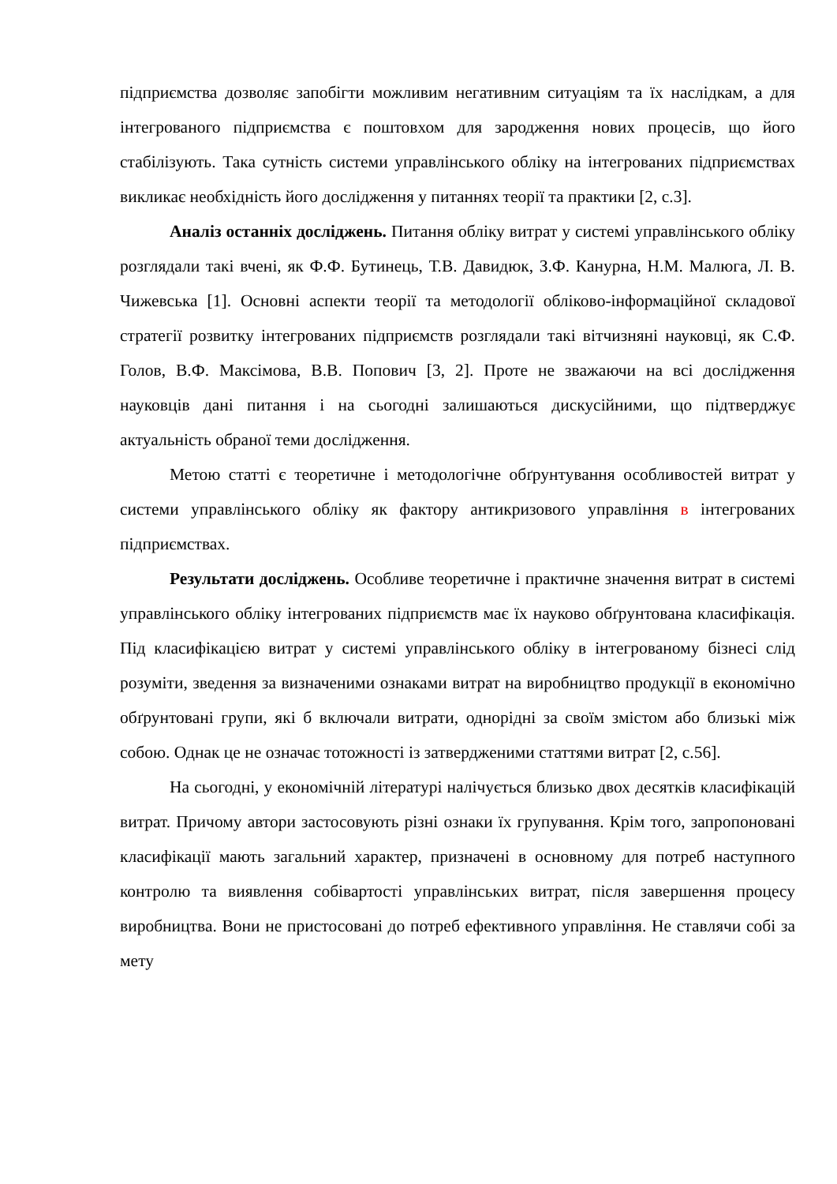підприємства дозволяє запобігти можливим негативним ситуаціям та їх наслідкам, а для інтегрованого підприємства є поштовхом для зародження нових процесів, що його стабілізують. Така сутність системи управлінського обліку на інтегрованих підприємствах викликає необхідність його дослідження у питаннях теорії та практики [2, с.3].
Аналіз останніх досліджень. Питання обліку витрат у системі управлінського обліку розглядали такі вчені, як Ф.Ф. Бутинець, Т.В. Давидюк, З.Ф. Канурна, Н.М. Малюга, Л. В. Чижевська [1]. Основні аспекти теорії та методології обліково-інформаційної складової стратегії розвитку інтегрованих підприємств розглядали такі вітчизняні науковці, як С.Ф. Голов, В.Ф. Максімова, В.В. Попович [3, 2]. Проте не зважаючи на всі дослідження науковців дані питання і на сьогодні залишаються дискусійними, що підтверджує актуальність обраної теми дослідження.
Метою статті є теоретичне і методологічне обґрунтування особливостей витрат у системи управлінського обліку як фактору антикризового управління в інтегрованих підприємствах.
Результати досліджень. Особливе теоретичне і практичне значення витрат в системі управлінського обліку інтегрованих підприємств має їх науково обґрунтована класифікація. Під класифікацією витрат у системі управлінського обліку в інтегрованому бізнесі слід розуміти, зведення за визначеними ознаками витрат на виробництво продукції в економічно обґрунтовані групи, які б включали витрати, однорідні за своїм змістом або близькі між собою. Однак це не означає тотожності із затвердженими статтями витрат [2, с.56].
На сьогодні, у економічній літературі налічується близько двох десятків класифікацій витрат. Причому автори застосовують різні ознаки їх групування. Крім того, запропоновані класифікації мають загальний характер, призначені в основному для потреб наступного контролю та виявлення собівартості управлінських витрат, після завершення процесу виробництва. Вони не пристосовані до потреб ефективного управління. Не ставлячи собі за мету